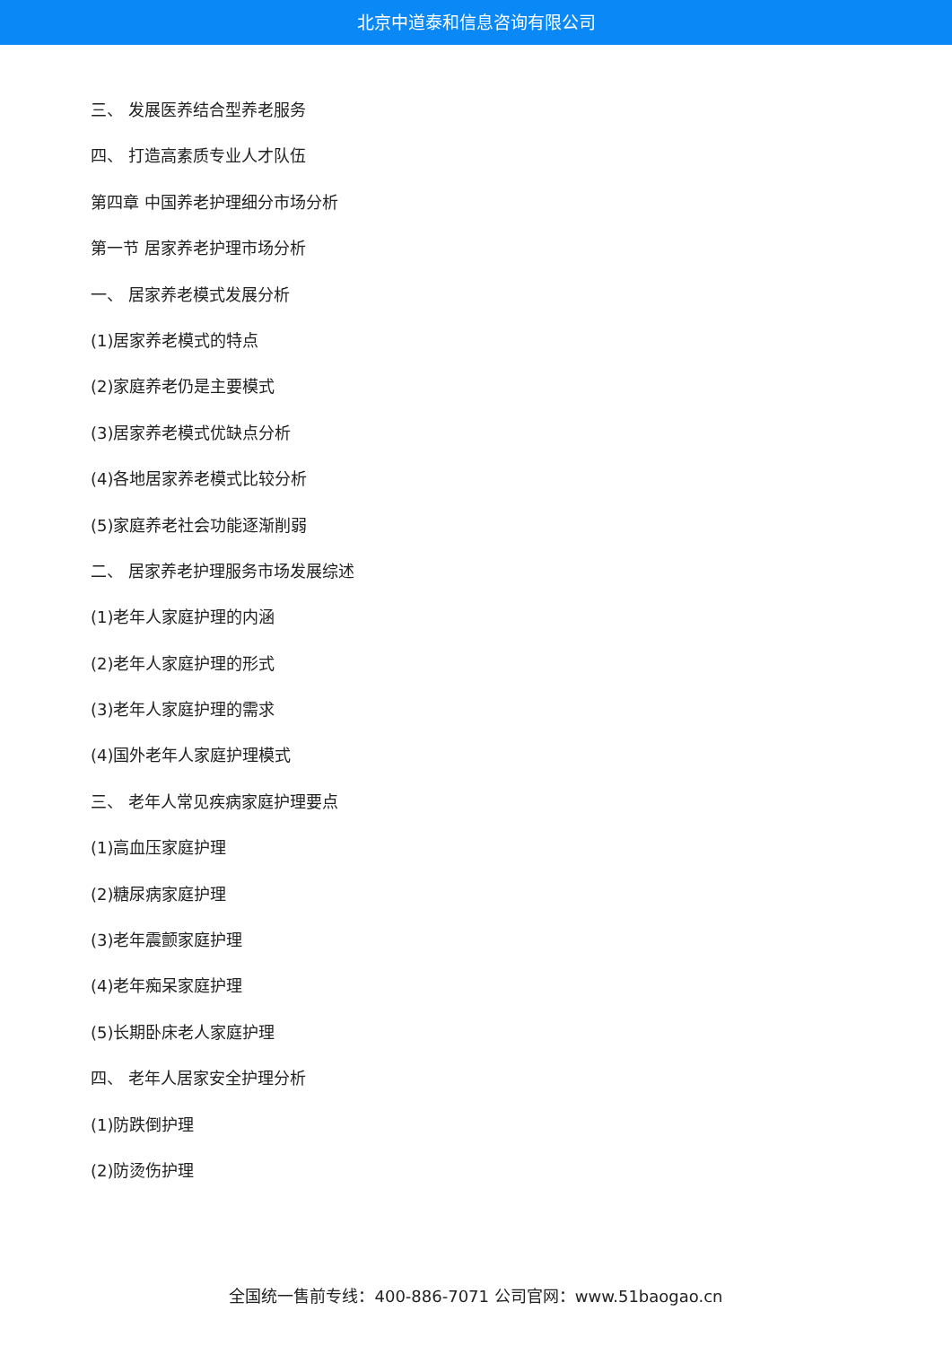北京中道泰和信息咨询有限公司
三、 发展医养结合型养老服务
四、 打造高素质专业人才队伍
第四章 中国养老护理细分市场分析
第一节 居家养老护理市场分析
一、 居家养老模式发展分析
(1)居家养老模式的特点
(2)家庭养老仍是主要模式
(3)居家养老模式优缺点分析
(4)各地居家养老模式比较分析
(5)家庭养老社会功能逐渐削弱
二、 居家养老护理服务市场发展综述
(1)老年人家庭护理的内涵
(2)老年人家庭护理的形式
(3)老年人家庭护理的需求
(4)国外老年人家庭护理模式
三、 老年人常见疾病家庭护理要点
(1)高血压家庭护理
(2)糖尿病家庭护理
(3)老年震颤家庭护理
(4)老年痴呆家庭护理
(5)长期卧床老人家庭护理
四、 老年人居家安全护理分析
(1)防跌倒护理
(2)防烫伤护理
全国统一售前专线：400-886-7071 公司官网：www.51baogao.cn